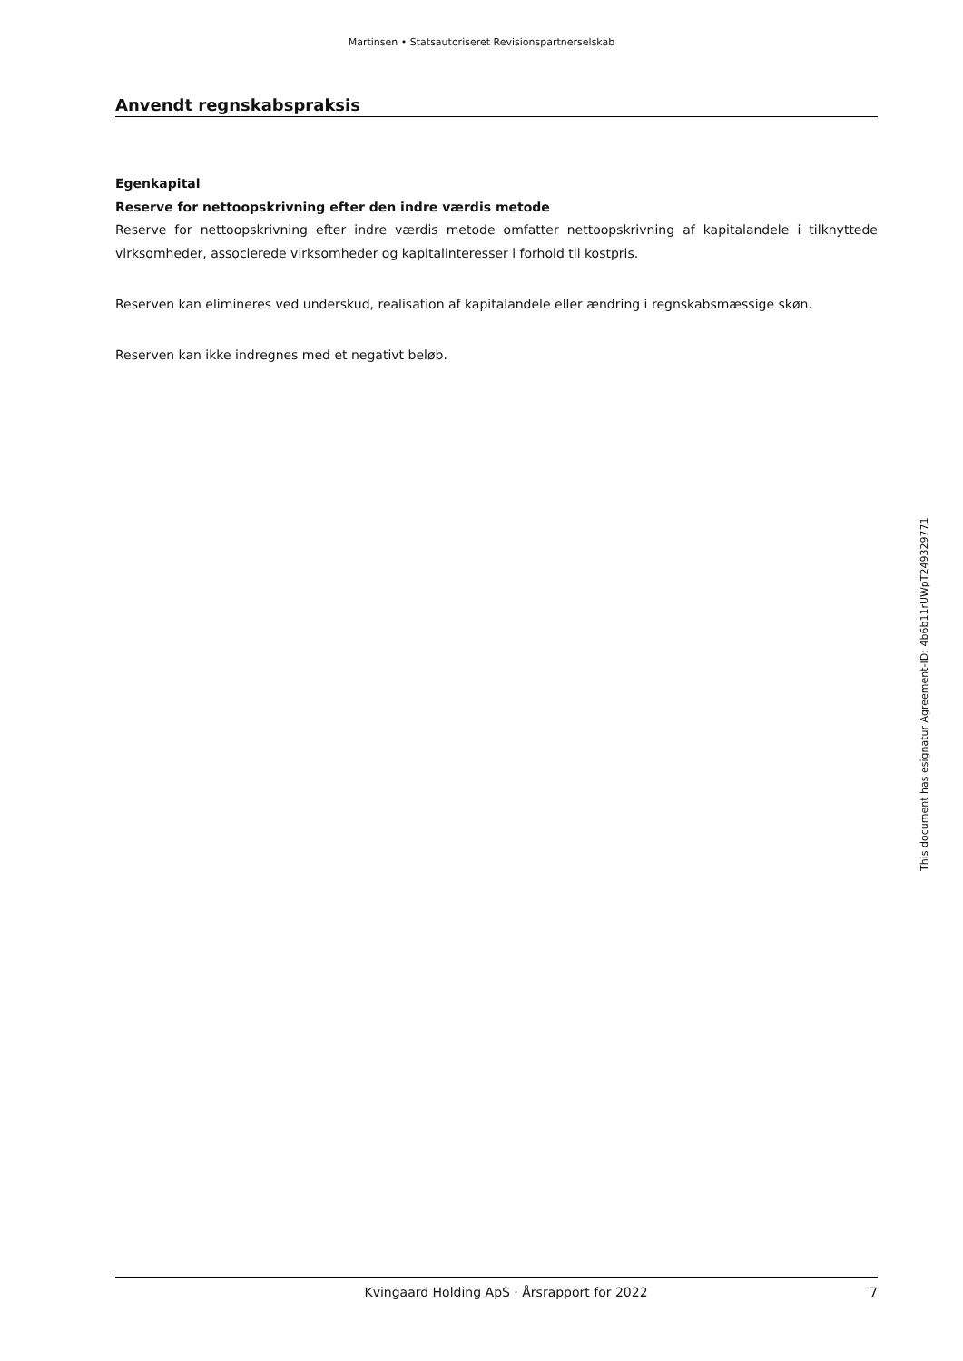Martinsen • Statsautoriseret Revisionspartnerselskab
Anvendt regnskabspraksis
Egenkapital
Reserve for nettoopskrivning efter den indre værdis metode
Reserve for nettoopskrivning efter indre værdis metode omfatter nettoopskrivning af kapitalandele i tilknyttede virksomheder, associerede virksomheder og kapitalinteresser i forhold til kostpris.
Reserven kan elimineres ved underskud, realisation af kapitalandele eller ændring i regnskabsmæssige skøn.
Reserven kan ikke indregnes med et negativt beløb.
This document has esignatur Agreement-ID: 4b6b11rUWpT249329771
Kvingaard Holding ApS · Årsrapport for 2022 7